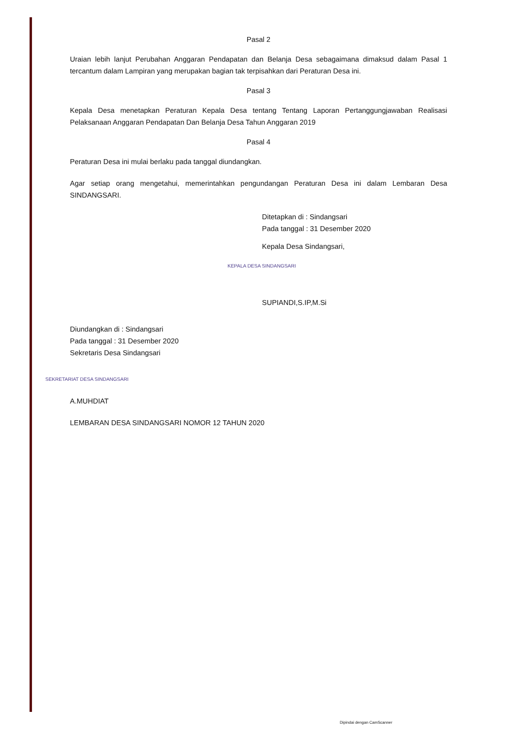Pasal 2
Uraian lebih lanjut Perubahan Anggaran Pendapatan dan Belanja Desa sebagaimana dimaksud dalam Pasal 1 tercantum dalam Lampiran yang merupakan bagian tak terpisahkan dari Peraturan Desa ini.
Pasal 3
Kepala Desa menetapkan Peraturan Kepala Desa tentang Tentang Laporan Pertanggungjawaban Realisasi Pelaksanaan Anggaran Pendapatan Dan Belanja Desa Tahun Anggaran 2019
Pasal 4
Peraturan Desa ini mulai berlaku pada tanggal diundangkan.
Agar setiap orang mengetahui, memerintahkan pengundangan Peraturan Desa ini dalam Lembaran Desa SINDANGSARI.
Ditetapkan di : Sindangsari
Pada tanggal : 31 Desember 2020
Kepala Desa Sindangsari,
KEPALA DESA SINDANGSARI
SUPIANDI,S.IP,M.Si
Diundangkan di : Sindangsari
Pada tanggal : 31 Desember 2020
Sekretaris Desa Sindangsari
SEKRETARIAT DESA SINDANGSARI
A.MUHDIAT
LEMBARAN DESA SINDANGSARI NOMOR 12 TAHUN 2020
Dipindai dengan CamScanner